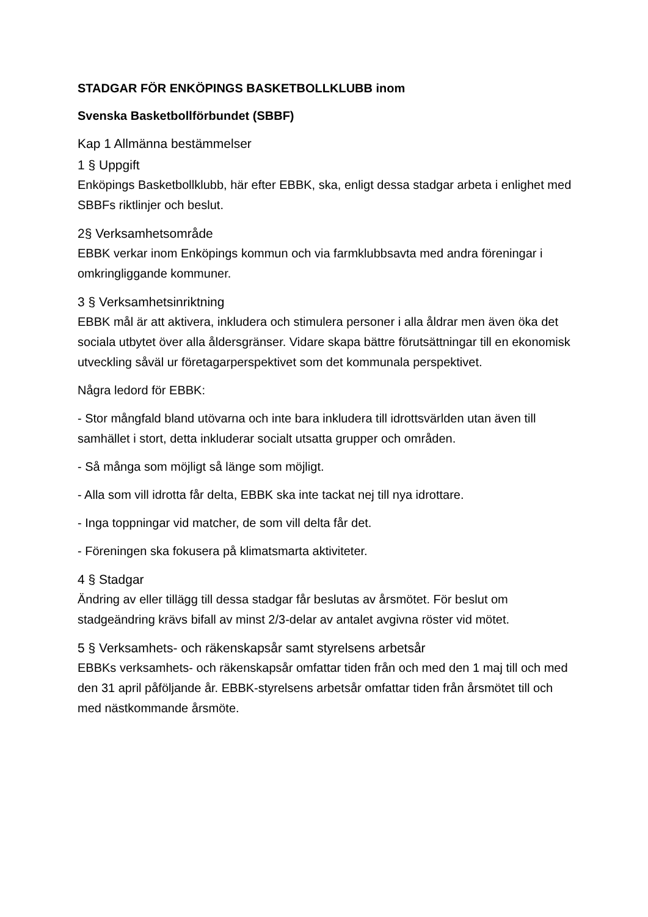STADGAR FÖR ENKÖPINGS BASKETBOLLKLUBB inom
Svenska Basketbollförbundet (SBBF)
Kap 1 Allmänna bestämmelser
1 § Uppgift
Enköpings Basketbollklubb, här efter EBBK, ska, enligt dessa stadgar arbeta i enlighet med SBBFs riktlinjer och beslut.
2§ Verksamhetsområde
EBBK verkar inom Enköpings kommun och via farmklubbsavta med andra föreningar i omkringliggande kommuner.
3 § Verksamhetsinriktning
EBBK mål är att aktivera, inkludera och stimulera personer i alla åldrar men även öka det sociala utbytet över alla åldersgränser. Vidare skapa bättre förutsättningar till en ekonomisk utveckling såväl ur företagarperspektivet som det kommunala perspektivet.
Några ledord för EBBK:
- Stor mångfald bland utövarna och inte bara inkludera till idrottsvärlden utan även till samhället i stort, detta inkluderar socialt utsatta grupper och områden.
- Så många som möjligt så länge som möjligt.
- Alla som vill idrotta får delta, EBBK ska inte tackat nej till nya idrottare.
- Inga toppningar vid matcher, de som vill delta får det.
- Föreningen ska fokusera på klimatsmarta aktiviteter.
4 § Stadgar
Ändring av eller tillägg till dessa stadgar får beslutas av årsmötet. För beslut om stadgeändring krävs bifall av minst 2/3-delar av antalet avgivna röster vid mötet.
5 § Verksamhets- och räkenskapsår samt styrelsens arbetsår
EBBKs verksamhets- och räkenskapsår omfattar tiden från och med den 1 maj till och med den 31 april påföljande år. EBBK-styrelsens arbetsår omfattar tiden från årsmötet till och med nästkommande årsmöte.